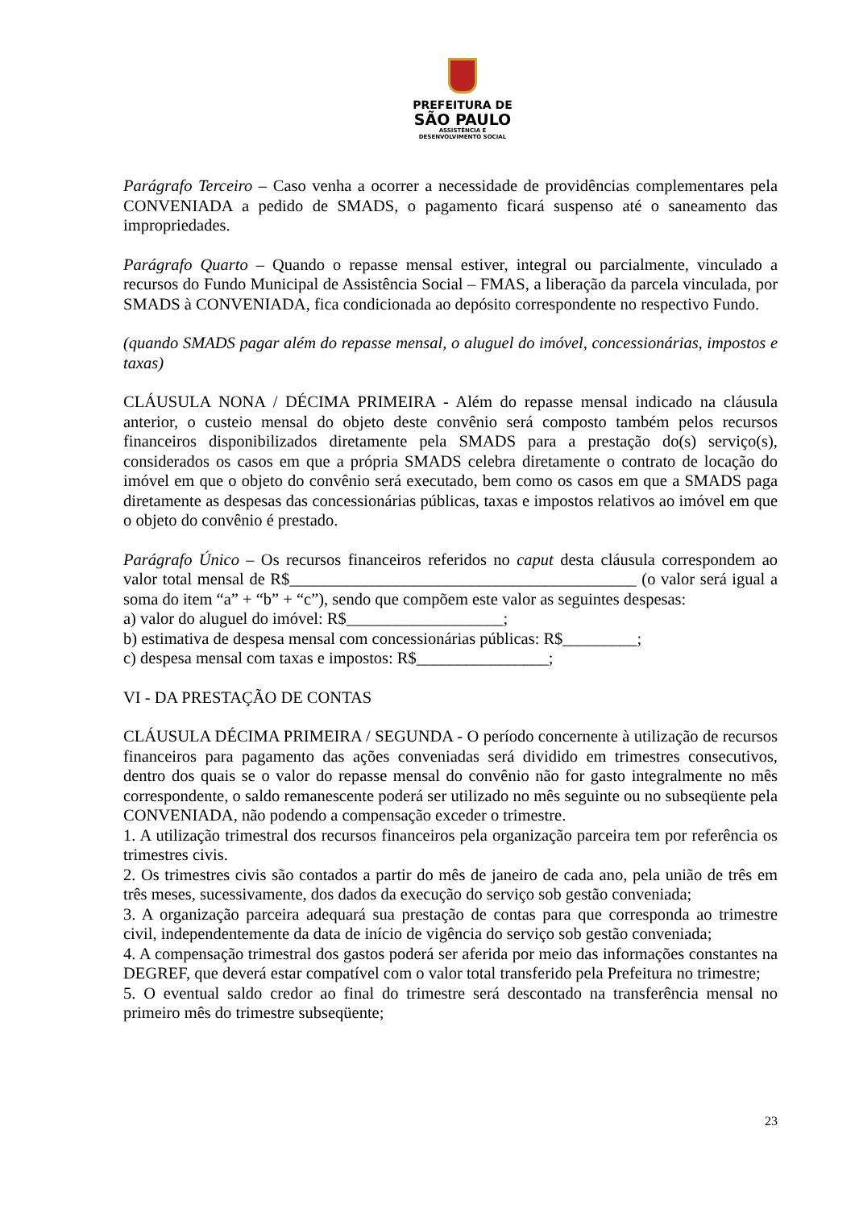PREFEITURA DE
SÃO PAULO
ASSISTÊNCIA E
DESENVOLVIMENTO SOCIAL
Parágrafo Terceiro – Caso venha a ocorrer a necessidade de providências complementares pela CONVENIADA a pedido de SMADS, o pagamento ficará suspenso até o saneamento das impropriedades.
Parágrafo Quarto – Quando o repasse mensal estiver, integral ou parcialmente, vinculado a recursos do Fundo Municipal de Assistência Social – FMAS, a liberação da parcela vinculada, por SMADS à CONVENIADA, fica condicionada ao depósito correspondente no respectivo Fundo.
(quando SMADS pagar além do repasse mensal, o aluguel do imóvel, concessionárias, impostos e taxas)
CLÁUSULA NONA / DÉCIMA PRIMEIRA - Além do repasse mensal indicado na cláusula anterior, o custeio mensal do objeto deste convênio será composto também pelos recursos financeiros disponibilizados diretamente pela SMADS para a prestação do(s) serviço(s), considerados os casos em que a própria SMADS celebra diretamente o contrato de locação do imóvel em que o objeto do convênio será executado, bem como os casos em que a SMADS paga diretamente as despesas das concessionárias públicas, taxas e impostos relativos ao imóvel em que o objeto do convênio é prestado.
Parágrafo Único – Os recursos financeiros referidos no caput desta cláusula correspondem ao valor total mensal de R$__________________________________________ (o valor será igual a soma do item “a” + “b” + “c”), sendo que compõem este valor as seguintes despesas:
a) valor do aluguel do imóvel: R$___________________;
b) estimativa de despesa mensal com concessionárias públicas: R$_________;
c) despesa mensal com taxas e impostos: R$________________;
VI - DA PRESTAÇÃO DE CONTAS
CLÁUSULA DÉCIMA PRIMEIRA / SEGUNDA - O período concernente à utilização de recursos financeiros para pagamento das ações conveniadas será dividido em trimestres consecutivos, dentro dos quais se o valor do repasse mensal do convênio não for gasto integralmente no mês correspondente, o saldo remanescente poderá ser utilizado no mês seguinte ou no subseqüente pela CONVENIADA, não podendo a compensação exceder o trimestre.
1. A utilização trimestral dos recursos financeiros pela organização parceira tem por referência os trimestres civis.
2. Os trimestres civis são contados a partir do mês de janeiro de cada ano, pela união de três em três meses, sucessivamente, dos dados da execução do serviço sob gestão conveniada;
3. A organização parceira adequará sua prestação de contas para que corresponda ao trimestre civil, independentemente da data de início de vigência do serviço sob gestão conveniada;
4. A compensação trimestral dos gastos poderá ser aferida por meio das informações constantes na DEGREF, que deverá estar compatível com o valor total transferido pela Prefeitura no trimestre;
5. O eventual saldo credor ao final do trimestre será descontado na transferência mensal no primeiro mês do trimestre subseqüente;
23